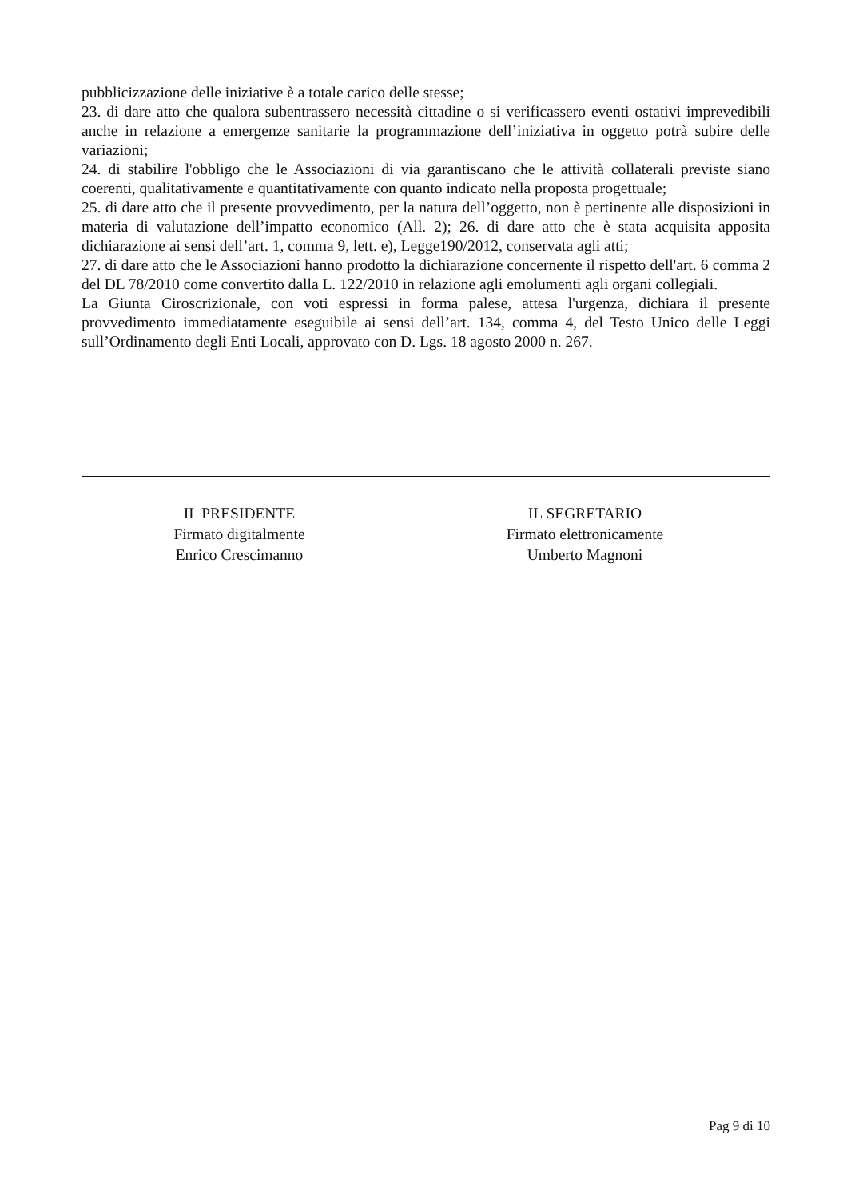pubblicizzazione delle iniziative è a totale carico delle stesse;
23. di dare atto che qualora subentrassero necessità cittadine o si verificassero eventi ostativi imprevedibili anche in relazione a emergenze sanitarie la programmazione dell’iniziativa in oggetto potrà subire delle variazioni;
24. di stabilire l'obbligo che le Associazioni di via garantiscano che le attività collaterali previste siano coerenti, qualitativamente e quantitativamente con quanto indicato nella proposta progettuale;
25. di dare atto che il presente provvedimento, per la natura dell’oggetto, non è pertinente alle disposizioni in materia di valutazione dell’impatto economico (All. 2); 26. di dare atto che è stata acquisita apposita dichiarazione ai sensi dell’art. 1, comma 9, lett. e), Legge190/2012, conservata agli atti;
27. di dare atto che le Associazioni hanno prodotto la dichiarazione concernente il rispetto dell'art. 6 comma 2 del DL 78/2010 come convertito dalla L. 122/2010 in relazione agli emolumenti agli organi collegiali.
La Giunta Ciroscrizionale, con voti espressi in forma palese, attesa l'urgenza, dichiara il presente provvedimento immediatamente eseguibile ai sensi dell’art. 134, comma 4, del Testo Unico delle Leggi sull’Ordinamento degli Enti Locali, approvato con D. Lgs. 18 agosto 2000 n. 267.
IL PRESIDENTE
Firmato digitalmente
Enrico Crescimanno
IL SEGRETARIO
Firmato elettronicamente
Umberto Magnoni
Pag 9 di 10